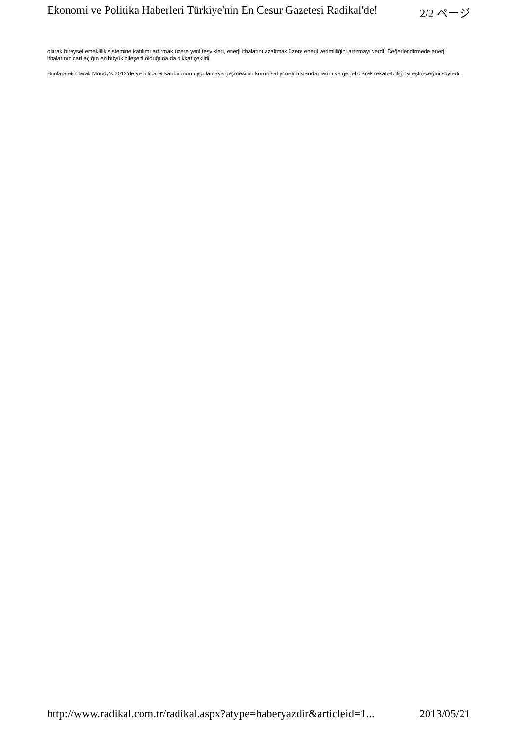Ekonomi ve Politika Haberleri Türkiye'nin En Cesur Gazetesi Radikal'de! 2/2 ページ
olarak bireysel emeklilik sistemine katılımı artırmak üzere yeni teşvikleri, enerji ithalatını azaltmak üzere enerji verimliliğini artırmayı verdi. Değerlendirmede enerji ithalatının cari açığın en büyük bileşeni olduğuna da dikkat çekildi.
Bunlara ek olarak Moody's 2012'de yeni ticaret kanununun uygulamaya geçmesinin kurumsal yönetim standartlarını ve genel olarak rekabetçiliği iyileştireceğini söyledi.
http://www.radikal.com.tr/radikal.aspx?atype=haberyazdir&articleid=1... 2013/05/21